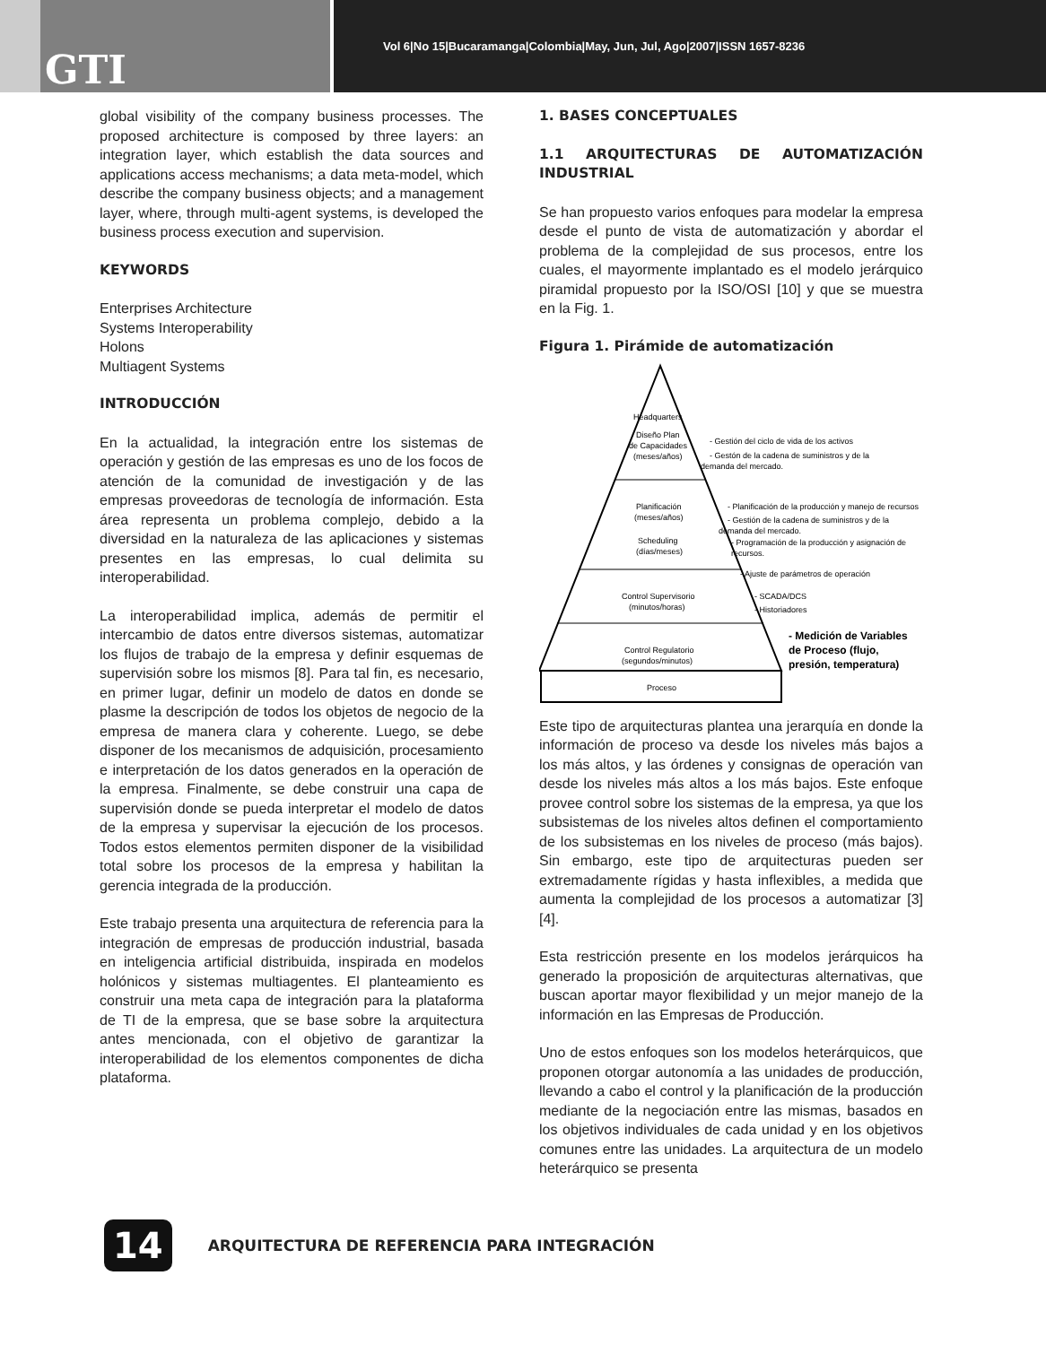GTI
Vol 6|No 15|Bucaramanga|Colombia|May, Jun, Jul, Ago|2007|ISSN 1657-8236
global visibility of the company business processes. The proposed architecture is composed by three layers: an integration layer, which establish the data sources and applications access mechanisms; a data meta-model, which describe the company business objects; and a management layer, where, through multi-agent systems, is developed the business process execution and supervision.
KEYWORDS
Enterprises Architecture
Systems Interoperability
Holons
Multiagent Systems
INTRODUCCIÓN
En la actualidad, la integración entre los sistemas de operación y gestión de las empresas es uno de los focos de atención de la comunidad de investigación y de las empresas proveedoras de tecnología de información. Esta área representa un problema complejo, debido a la diversidad en la naturaleza de las aplicaciones y sistemas presentes en las empresas, lo cual delimita su interoperabilidad.
La interoperabilidad implica, además de permitir el intercambio de datos entre diversos sistemas, automatizar los flujos de trabajo de la empresa y definir esquemas de supervisión sobre los mismos [8]. Para tal fin, es necesario, en primer lugar, definir un modelo de datos en donde se plasme la descripción de todos los objetos de negocio de la empresa de manera clara y coherente. Luego, se debe disponer de los mecanismos de adquisición, procesamiento e interpretación de los datos generados en la operación de la empresa. Finalmente, se debe construir una capa de supervisión donde se pueda interpretar el modelo de datos de la empresa y supervisar la ejecución de los procesos. Todos estos elementos permiten disponer de la visibilidad total sobre los procesos de la empresa y habilitan la gerencia integrada de la producción.
Este trabajo presenta una arquitectura de referencia para la integración de empresas de producción industrial, basada en inteligencia artificial distribuida, inspirada en modelos holónicos y sistemas multiagentes. El planteamiento es construir una meta capa de integración para la plataforma de TI de la empresa, que se base sobre la arquitectura antes mencionada, con el objetivo de garantizar la interoperabilidad de los elementos componentes de dicha plataforma.
1. BASES CONCEPTUALES
1.1 ARQUITECTURAS DE AUTOMATIZACIÓN INDUSTRIAL
Se han propuesto varios enfoques para modelar la empresa desde el punto de vista de automatización y abordar el problema de la complejidad de sus procesos, entre los cuales, el mayormente implantado es el modelo jerárquico piramidal propuesto por la ISO/OSI [10] y que se muestra en la Fig. 1.
Figura 1. Pirámide de automatización
Headquarters
Diseño Plan
de Capacidades
(meses/años)
Planificación
(meses/años)
Scheduling
(días/meses)
Control Supervisorio
(minutos/horas)
Control Regulatorio
(segundos/minutos)
Proceso
- Gestión del ciclo de vida de los activos
- Gestón de la cadena de suministros y de la
demanda del mercado.
- Planificación de la producción y manejo de recursos
- Gestión de la cadena de suministros y de la
demanda del mercado.
- Programación de la producción y asignación de
recursos.
- Ajuste de parámetros de operación
- SCADA/DCS
- Historiadores
- Medición de Variables
de Proceso (flujo,
presión, temperatura)
Este tipo de arquitecturas plantea una jerarquía en donde la información de proceso va desde los niveles más bajos a los más altos, y las órdenes y consignas de operación van desde los niveles más altos a los más bajos. Este enfoque provee control sobre los sistemas de la empresa, ya que los subsistemas de los niveles altos definen el comportamiento de los subsistemas en los niveles de proceso (más bajos). Sin embargo, este tipo de arquitecturas pueden ser extremadamente rígidas y hasta inflexibles, a medida que aumenta la complejidad de los procesos a automatizar [3][4].
Esta restricción presente en los modelos jerárquicos ha generado la proposición de arquitecturas alternativas, que buscan aportar mayor flexibilidad y un mejor manejo de la información en las Empresas de Producción.
Uno de estos enfoques son los modelos heterárquicos, que proponen otorgar autonomía a las unidades de producción, llevando a cabo el control y la planificación de la producción mediante de la negociación entre las mismas, basados en los objetivos individuales de cada unidad y en los objetivos comunes entre las unidades. La arquitectura de un modelo heterárquico se presenta
14
ARQUITECTURA DE REFERENCIA PARA INTEGRACIÓN